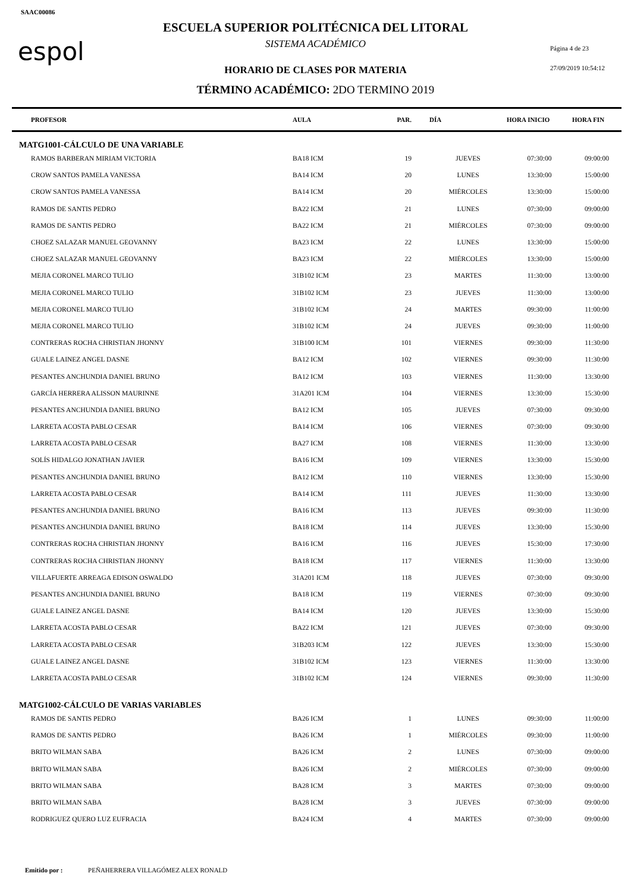SAAC00086
espol
ESCUELA SUPERIOR POLITÉCNICA DEL LITORAL
SISTEMA ACADÉMICO Página 4 de 23
HORARIO DE CLASES POR MATERIA 27/09/2019 10:54:12
TÉRMINO ACADÉMICO: 2DO TERMINO 2019
| PROFESOR | AULA | PAR. | DÍA | HORA INICIO | HORA FIN |
| --- | --- | --- | --- | --- | --- |
| MATG1001-CÁLCULO DE UNA VARIABLE | | | | | |
| RAMOS BARBERAN MIRIAM VICTORIA | BA18 ICM | 19 | JUEVES | 07:30:00 | 09:00:00 |
| CROW SANTOS PAMELA VANESSA | BA14 ICM | 20 | LUNES | 13:30:00 | 15:00:00 |
| CROW SANTOS PAMELA VANESSA | BA14 ICM | 20 | MIÉRCOLES | 13:30:00 | 15:00:00 |
| RAMOS DE SANTIS PEDRO | BA22 ICM | 21 | LUNES | 07:30:00 | 09:00:00 |
| RAMOS DE SANTIS PEDRO | BA22 ICM | 21 | MIÉRCOLES | 07:30:00 | 09:00:00 |
| CHOEZ SALAZAR MANUEL GEOVANNY | BA23 ICM | 22 | LUNES | 13:30:00 | 15:00:00 |
| CHOEZ SALAZAR MANUEL GEOVANNY | BA23 ICM | 22 | MIÉRCOLES | 13:30:00 | 15:00:00 |
| MEJIA CORONEL MARCO TULIO | 31B102 ICM | 23 | MARTES | 11:30:00 | 13:00:00 |
| MEJIA CORONEL MARCO TULIO | 31B102 ICM | 23 | JUEVES | 11:30:00 | 13:00:00 |
| MEJIA CORONEL MARCO TULIO | 31B102 ICM | 24 | MARTES | 09:30:00 | 11:00:00 |
| MEJIA CORONEL MARCO TULIO | 31B102 ICM | 24 | JUEVES | 09:30:00 | 11:00:00 |
| CONTRERAS ROCHA CHRISTIAN JHONNY | 31B100 ICM | 101 | VIERNES | 09:30:00 | 11:30:00 |
| GUALE LAINEZ ANGEL DASNE | BA12 ICM | 102 | VIERNES | 09:30:00 | 11:30:00 |
| PESANTES ANCHUNDIA DANIEL BRUNO | BA12 ICM | 103 | VIERNES | 11:30:00 | 13:30:00 |
| GARCÍA HERRERA ALISSON MAURINNE | 31A201 ICM | 104 | VIERNES | 13:30:00 | 15:30:00 |
| PESANTES ANCHUNDIA DANIEL BRUNO | BA12 ICM | 105 | JUEVES | 07:30:00 | 09:30:00 |
| LARRETA ACOSTA PABLO CESAR | BA14 ICM | 106 | VIERNES | 07:30:00 | 09:30:00 |
| LARRETA ACOSTA PABLO CESAR | BA27 ICM | 108 | VIERNES | 11:30:00 | 13:30:00 |
| SOLÍS HIDALGO JONATHAN JAVIER | BA16 ICM | 109 | VIERNES | 13:30:00 | 15:30:00 |
| PESANTES ANCHUNDIA DANIEL BRUNO | BA12 ICM | 110 | VIERNES | 13:30:00 | 15:30:00 |
| LARRETA ACOSTA PABLO CESAR | BA14 ICM | 111 | JUEVES | 11:30:00 | 13:30:00 |
| PESANTES ANCHUNDIA DANIEL BRUNO | BA16 ICM | 113 | JUEVES | 09:30:00 | 11:30:00 |
| PESANTES ANCHUNDIA DANIEL BRUNO | BA18 ICM | 114 | JUEVES | 13:30:00 | 15:30:00 |
| CONTRERAS ROCHA CHRISTIAN JHONNY | BA16 ICM | 116 | JUEVES | 15:30:00 | 17:30:00 |
| CONTRERAS ROCHA CHRISTIAN JHONNY | BA18 ICM | 117 | VIERNES | 11:30:00 | 13:30:00 |
| VILLAFUERTE ARREAGA EDISON OSWALDO | 31A201 ICM | 118 | JUEVES | 07:30:00 | 09:30:00 |
| PESANTES ANCHUNDIA DANIEL BRUNO | BA18 ICM | 119 | VIERNES | 07:30:00 | 09:30:00 |
| GUALE LAINEZ ANGEL DASNE | BA14 ICM | 120 | JUEVES | 13:30:00 | 15:30:00 |
| LARRETA ACOSTA PABLO CESAR | BA22 ICM | 121 | JUEVES | 07:30:00 | 09:30:00 |
| LARRETA ACOSTA PABLO CESAR | 31B203 ICM | 122 | JUEVES | 13:30:00 | 15:30:00 |
| GUALE LAINEZ ANGEL DASNE | 31B102 ICM | 123 | VIERNES | 11:30:00 | 13:30:00 |
| LARRETA ACOSTA PABLO CESAR | 31B102 ICM | 124 | VIERNES | 09:30:00 | 11:30:00 |
| MATG1002-CÁLCULO DE VARIAS VARIABLES | | | | | |
| RAMOS DE SANTIS PEDRO | BA26 ICM | 1 | LUNES | 09:30:00 | 11:00:00 |
| RAMOS DE SANTIS PEDRO | BA26 ICM | 1 | MIÉRCOLES | 09:30:00 | 11:00:00 |
| BRITO WILMAN SABA | BA26 ICM | 2 | LUNES | 07:30:00 | 09:00:00 |
| BRITO WILMAN SABA | BA26 ICM | 2 | MIÉRCOLES | 07:30:00 | 09:00:00 |
| BRITO WILMAN SABA | BA28 ICM | 3 | MARTES | 07:30:00 | 09:00:00 |
| BRITO WILMAN SABA | BA28 ICM | 3 | JUEVES | 07:30:00 | 09:00:00 |
| RODRIGUEZ QUERO LUZ EUFRACIA | BA24 ICM | 4 | MARTES | 07:30:00 | 09:00:00 |
Emitido por : PEÑAHERRERA VILLAGÓMEZ ALEX RONALD